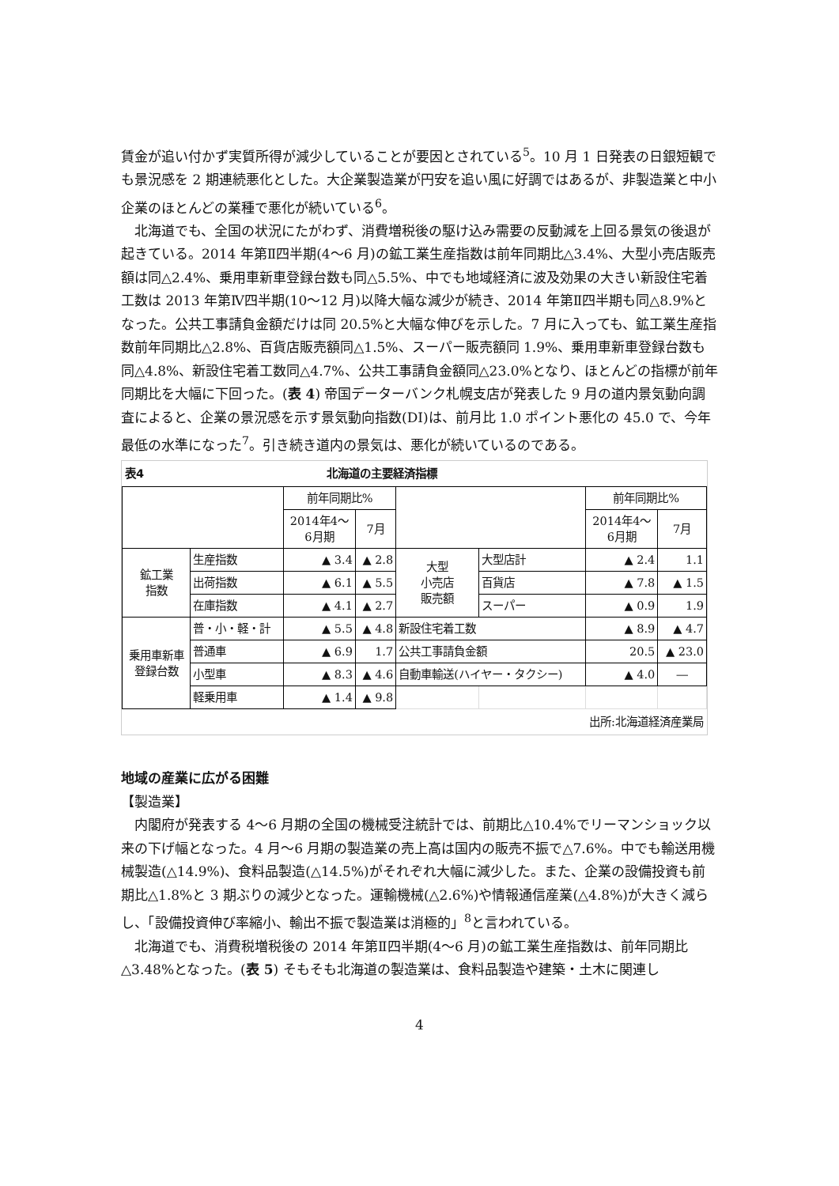賃金が追い付かず実質所得が減少していることが要因とされている<sup>5</sup>。10 月 1 日発表の日銀短観でも景況感を 2 期連続悪化とした。大企業製造業が円安を追い風に好調ではあるが、非製造業と中小企業のほとんどの業種で悪化が続いている<sup>6</sup>。
北海道でも、全国の状況にたがわず、消費増税後の駆け込み需要の反動減を上回る景気の後退が起きている。2014 年第Ⅱ四半期(4〜6 月)の鉱工業生産指数は前年同期比△3.4%、大型小売店販売額は同△2.4%、乗用車新車登録台数も同△5.5%、中でも地域経済に波及効果の大きい新設住宅着工数は 2013 年第Ⅳ四半期(10〜12 月)以降大幅な減少が続き、2014 年第Ⅱ四半期も同△8.9%となった。公共工事請負金額だけは同 20.5%と大幅な伸びを示した。7 月に入っても、鉱工業生産指数前年同期比△2.8%、百貨店販売額同△1.5%、スーパー販売額同 1.9%、乗用車新車登録台数も同△4.8%、新設住宅着工数同△4.7%、公共工事請負金額同△23.0%となり、ほとんどの指標が前年同期比を大幅に下回った。(表 4) 帝国データーバンク札幌支店が発表した 9 月の道内景気動向調査によると、企業の景況感を示す景気動向指数(DI)は、前月比 1.0 ポイント悪化の 45.0 で、今年最低の水準になった<sup>7</sup>。引き続き道内の景気は、悪化が続いているのである。
表4 北海道の主要経済指標
| | | 前年同期比% | | | | 前年同期比% | |
| --- | --- | --- | --- | --- | --- | --- | --- |
| | | 2014年4〜 6月期 | 7月 | | | 2014年4〜 6月期 | 7月 |
| 鉱工業 指数 | 生産指数 | ▲ 3.4 | ▲ 2.8 | 大型 小売店 販売額 | 大型店計 | ▲ 2.4 | 1.1 |
| | 出荷指数 | ▲ 6.1 | ▲ 5.5 | | 百貨店 | ▲ 7.8 | ▲ 1.5 |
| | 在庫指数 | ▲ 4.1 | ▲ 2.7 | | スーパー | ▲ 0.9 | 1.9 |
| 乗用車新車 登録台数 | 普・小・軽・計 | ▲ 5.5 | ▲ 4.8 | 新設住宅着工数 | | ▲ 8.9 | ▲ 4.7 |
| | 普通車 | ▲ 6.9 | 1.7 | 公共工事請負金額 | | 20.5 | ▲ 23.0 |
| | 小型車 | ▲ 8.3 | ▲ 4.6 | 自動車輸送(ハイヤー・タクシー) | | ▲ 4.0 | ― |
| | 軽乗用車 | ▲ 1.4 | ▲ 9.8 | | | | |
出所:北海道経済産業局
地域の産業に広がる困難
【製造業】
内閣府が発表する 4〜6 月期の全国の機械受注統計では、前期比△10.4%でリーマンショック以来の下げ幅となった。4 月〜6 月期の製造業の売上高は国内の販売不振で△7.6%。中でも輸送用機械製造(△14.9%)、食料品製造(△14.5%)がそれぞれ大幅に減少した。また、企業の設備投資も前期比△1.8%と 3 期ぶりの減少となった。運輸機械(△2.6%)や情報通信産業(△4.8%)が大きく減らし、「設備投資伸び率縮小、輸出不振で製造業は消極的」<sup>8</sup>と言われている。
北海道でも、消費税増税後の 2014 年第Ⅱ四半期(4〜6 月)の鉱工業生産指数は、前年同期比△3.48%となった。(表 5) そもそも北海道の製造業は、食料品製造や建築・土木に関連し
4